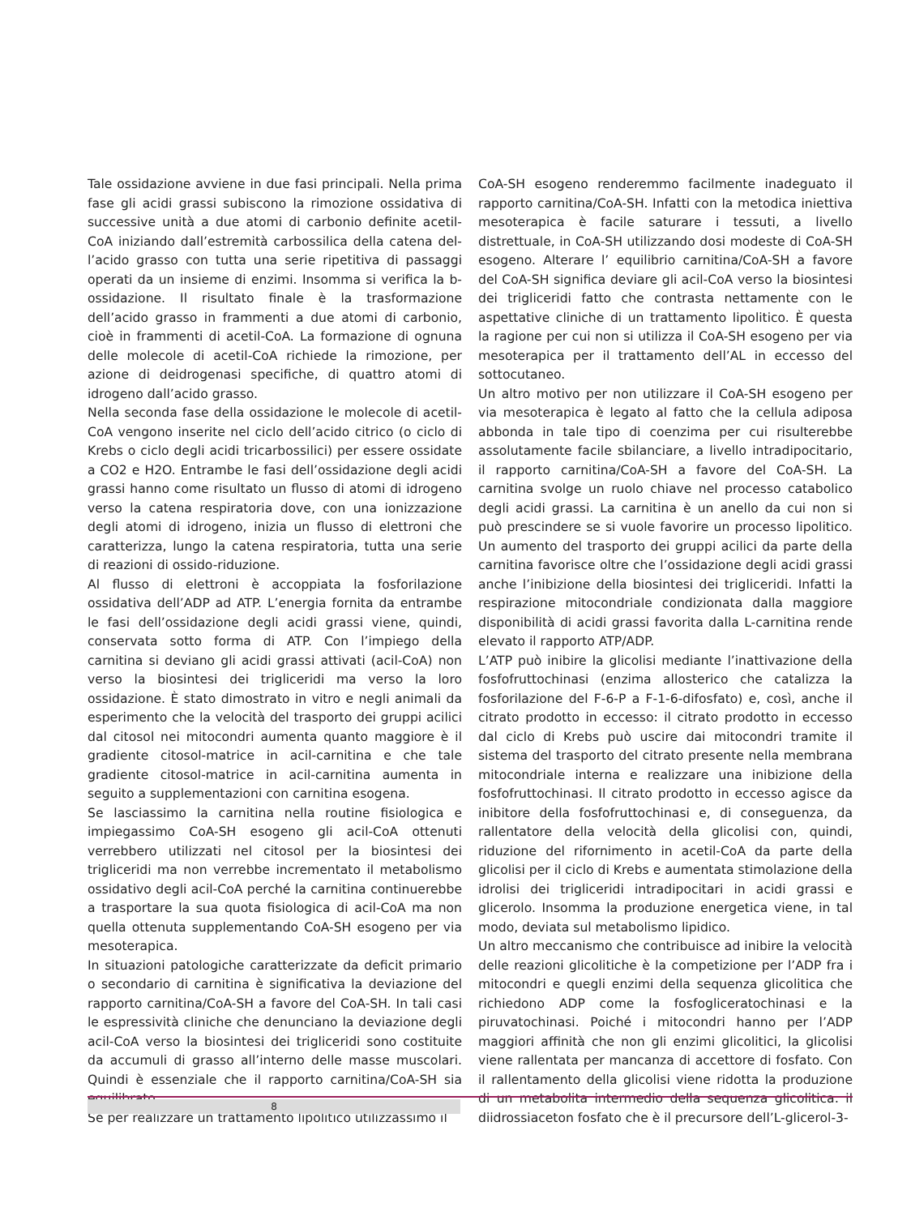Tale ossidazione avviene in due fasi principali. Nella prima fase gli acidi grassi subiscono la rimozione ossidativa di successive unità a due atomi di carbonio definite acetil-CoA iniziando dall’estremità carbossilica della catena del-l’acido grasso con tutta una serie ripetitiva di passaggi operati da un insieme di enzimi. Insomma si verifica la b-ossidazione. Il risultato finale è la trasformazione dell’acido grasso in frammenti a due atomi di carbonio, cioè in frammenti di acetil-CoA. La formazione di ognuna delle molecole di acetil-CoA richiede la rimozione, per azione di deidrogenasi specifiche, di quattro atomi di idrogeno dall’acido grasso.
Nella seconda fase della ossidazione le molecole di acetil-CoA vengono inserite nel ciclo dell’acido citrico (o ciclo di Krebs o ciclo degli acidi tricarbossilici) per essere ossidate a CO2 e H2O. Entrambe le fasi dell’ossidazione degli acidi grassi hanno come risultato un flusso di atomi di idrogeno verso la catena respiratoria dove, con una ionizzazione degli atomi di idrogeno, inizia un flusso di elettroni che caratterizza, lungo la catena respiratoria, tutta una serie di reazioni di ossido-riduzione.
Al flusso di elettroni è accoppiata la fosforilazione ossidativa dell’ADP ad ATP. L’energia fornita da entrambe le fasi dell’ossidazione degli acidi grassi viene, quindi, conservata sotto forma di ATP. Con l’impiego della carnitina si deviano gli acidi grassi attivati (acil-CoA) non verso la biosintesi dei trigliceridi ma verso la loro ossidazione. È stato dimostrato in vitro e negli animali da esperimento che la velocità del trasporto dei gruppi acilici dal citosol nei mitocondri aumenta quanto maggiore è il gradiente citosol-matrice in acil-carnitina e che tale gradiente citosol-matrice in acil-carnitina aumenta in seguito a supplementazioni con carnitina esogena.
Se lasciassimo la carnitina nella routine fisiologica e impiegassimo CoA-SH esogeno gli acil-CoA ottenuti verrebbero utilizzati nel citosol per la biosintesi dei trigliceridi ma non verrebbe incrementato il metabolismo ossidativo degli acil-CoA perché la carnitina continuerebbe a trasportare la sua quota fisiologica di acil-CoA ma non quella ottenuta supplementando CoA-SH esogeno per via mesoterapica.
In situazioni patologiche caratterizzate da deficit primario o secondario di carnitina è significativa la deviazione del rapporto carnitina/CoA-SH a favore del CoA-SH. In tali casi le espressività cliniche che denunciano la deviazione degli acil-CoA verso la biosintesi dei trigliceridi sono costituite da accumuli di grasso all’interno delle masse muscolari. Quindi è essenziale che il rapporto carnitina/CoA-SH sia equilibrato.
Se per realizzare un trattamento lipolitico utilizzassimo il
CoA-SH esogeno renderemmo facilmente inadeguato il rapporto carnitina/CoA-SH. Infatti con la metodica iniettiva mesoterapica è facile saturare i tessuti, a livello distrettuale, in CoA-SH utilizzando dosi modeste di CoA-SH esogeno. Alterare l’ equilibrio carnitina/CoA-SH a favore del CoA-SH significa deviare gli acil-CoA verso la biosintesi dei trigliceridi fatto che contrasta nettamente con le aspettative cliniche di un trattamento lipolitico. È questa la ragione per cui non si utilizza il CoA-SH esogeno per via mesoterapica per il trattamento dell’AL in eccesso del sottocutaneo.
Un altro motivo per non utilizzare il CoA-SH esogeno per via mesoterapica è legato al fatto che la cellula adiposa abbonda in tale tipo di coenzima per cui risulterebbe assolutamente facile sbilanciare, a livello intradipocitario, il rapporto carnitina/CoA-SH a favore del CoA-SH. La carnitina svolge un ruolo chiave nel processo catabolico degli acidi grassi. La carnitina è un anello da cui non si può prescindere se si vuole favorire un processo lipolitico. Un aumento del trasporto dei gruppi acilici da parte della carnitina favorisce oltre che l’ossidazione degli acidi grassi anche l’inibizione della biosintesi dei trigliceridi. Infatti la respirazione mitocondriale condizionata dalla maggiore disponibilità di acidi grassi favorita dalla L-carnitina rende elevato il rapporto ATP/ADP.
L’ATP può inibire la glicolisi mediante l’inattivazione della fosfofruttochinasi (enzima allosterico che catalizza la fosforilazione del F-6-P a F-1-6-difosfato) e, così, anche il citrato prodotto in eccesso: il citrato prodotto in eccesso dal ciclo di Krebs può uscire dai mitocondri tramite il sistema del trasporto del citrato presente nella membrana mitocondriale interna e realizzare una inibizione della fosfofruttochinasi. Il citrato prodotto in eccesso agisce da inibitore della fosfofruttochinasi e, di conseguenza, da rallentatore della velocità della glicolisi con, quindi, riduzione del rifornimento in acetil-CoA da parte della glicolisi per il ciclo di Krebs e aumentata stimolazione della idrolisi dei trigliceridi intradipocitari in acidi grassi e glicerolo. Insomma la produzione energetica viene, in tal modo, deviata sul metabolismo lipidico.
Un altro meccanismo che contribuisce ad inibire la velocità delle reazioni glicolitiche è la competizione per l’ADP fra i mitocondri e quegli enzimi della sequenza glicolitica che richiedono ADP come la fosfogliceratochinasi e la piruvatochinasi. Poiché i mitocondri hanno per l’ADP maggiori affinità che non gli enzimi glicolitici, la glicolisi viene rallentata per mancanza di accettore di fosfato. Con il rallentamento della glicolisi viene ridotta la produzione di un metabolita intermedio della sequenza glicolitica: il diidrossiaceton fosfato che è il precursore dell’L-glicerol-3-
8